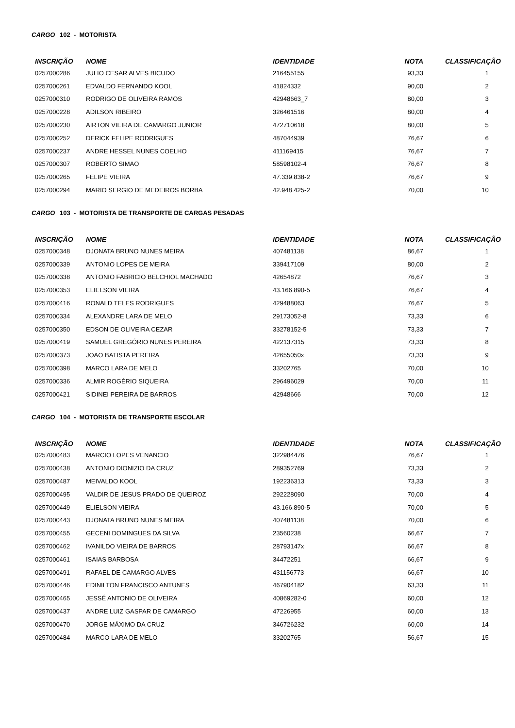CARGO 102 - MOTORISTA
| INSCRIÇÃO | NOME | IDENTIDADE | NOTA | CLASSIFICAÇÃO |
| --- | --- | --- | --- | --- |
| 0257000286 | JULIO CESAR ALVES BICUDO | 216455155 | 93,33 | 1 |
| 0257000261 | EDVALDO FERNANDO KOOL | 41824332 | 90,00 | 2 |
| 0257000310 | RODRIGO DE OLIVEIRA RAMOS | 42948663_7 | 80,00 | 3 |
| 0257000228 | ADILSON RIBEIRO | 326461516 | 80,00 | 4 |
| 0257000230 | AIRTON VIEIRA DE CAMARGO JUNIOR | 472710618 | 80,00 | 5 |
| 0257000252 | DERICK FELIPE RODRIGUES | 487044939 | 76,67 | 6 |
| 0257000237 | ANDRE HESSEL NUNES COELHO | 411169415 | 76,67 | 7 |
| 0257000307 | ROBERTO SIMAO | 58598102-4 | 76,67 | 8 |
| 0257000265 | FELIPE VIEIRA | 47.339.838-2 | 76,67 | 9 |
| 0257000294 | MARIO SERGIO DE MEDEIROS BORBA | 42.948.425-2 | 70,00 | 10 |
CARGO 103 - MOTORISTA DE TRANSPORTE DE CARGAS PESADAS
| INSCRIÇÃO | NOME | IDENTIDADE | NOTA | CLASSIFICAÇÃO |
| --- | --- | --- | --- | --- |
| 0257000348 | DJONATA BRUNO NUNES MEIRA | 407481138 | 86,67 | 1 |
| 0257000339 | ANTONIO LOPES DE MEIRA | 339417109 | 80,00 | 2 |
| 0257000338 | ANTONIO FABRICIO BELCHIOL MACHADO | 42654872 | 76,67 | 3 |
| 0257000353 | ELIELSON VIEIRA | 43.166.890-5 | 76,67 | 4 |
| 0257000416 | RONALD TELES RODRIGUES | 429488063 | 76,67 | 5 |
| 0257000334 | ALEXANDRE LARA DE MELO | 29173052-8 | 73,33 | 6 |
| 0257000350 | EDSON DE OLIVEIRA CEZAR | 33278152-5 | 73,33 | 7 |
| 0257000419 | SAMUEL GREGÓRIO NUNES PEREIRA | 422137315 | 73,33 | 8 |
| 0257000373 | JOAO BATISTA PEREIRA | 42655050x | 73,33 | 9 |
| 0257000398 | MARCO LARA DE MELO | 33202765 | 70,00 | 10 |
| 0257000336 | ALMIR ROGÉRIO SIQUEIRA | 296496029 | 70,00 | 11 |
| 0257000421 | SIDINEI PEREIRA DE BARROS | 42948666 | 70,00 | 12 |
CARGO 104 - MOTORISTA DE TRANSPORTE ESCOLAR
| INSCRIÇÃO | NOME | IDENTIDADE | NOTA | CLASSIFICAÇÃO |
| --- | --- | --- | --- | --- |
| 0257000483 | MARCIO LOPES VENANCIO | 322984476 | 76,67 | 1 |
| 0257000438 | ANTONIO DIONIZIO DA CRUZ | 289352769 | 73,33 | 2 |
| 0257000487 | MEIVALDO KOOL | 192236313 | 73,33 | 3 |
| 0257000495 | VALDIR DE JESUS PRADO DE QUEIROZ | 292228090 | 70,00 | 4 |
| 0257000449 | ELIELSON VIEIRA | 43.166.890-5 | 70,00 | 5 |
| 0257000443 | DJONATA BRUNO NUNES MEIRA | 407481138 | 70,00 | 6 |
| 0257000455 | GECENI DOMINGUES DA SILVA | 23560238 | 66,67 | 7 |
| 0257000462 | IVANILDO VIEIRA DE BARROS | 28793147x | 66,67 | 8 |
| 0257000461 | ISAIAS BARBOSA | 34472251 | 66,67 | 9 |
| 0257000491 | RAFAEL DE CAMARGO ALVES | 431156773 | 66,67 | 10 |
| 0257000446 | EDINILTON FRANCISCO ANTUNES | 467904182 | 63,33 | 11 |
| 0257000465 | JESSÉ ANTONIO DE OLIVEIRA | 40869282-0 | 60,00 | 12 |
| 0257000437 | ANDRE LUIZ GASPAR DE CAMARGO | 47226955 | 60,00 | 13 |
| 0257000470 | JORGE MÁXIMO DA CRUZ | 346726232 | 60,00 | 14 |
| 0257000484 | MARCO LARA DE MELO | 33202765 | 56,67 | 15 |